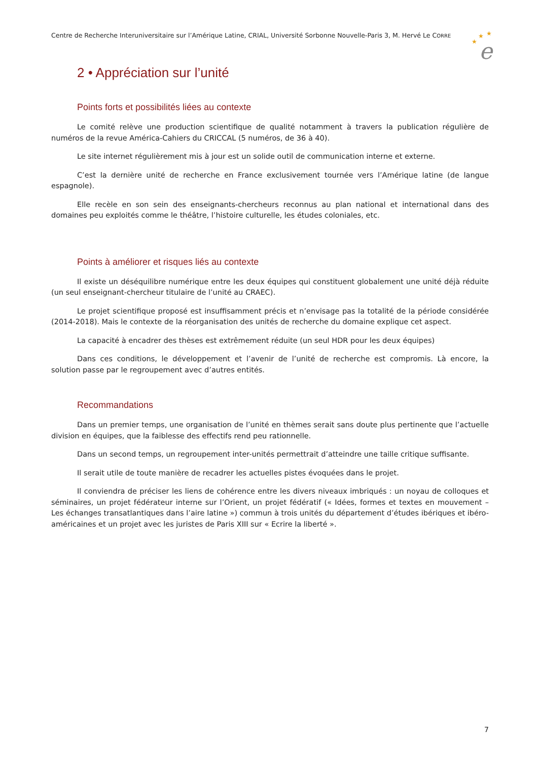Centre de Recherche Interuniversitaire sur l’Amérique Latine, CRIAL, Université Sorbonne Nouvelle-Paris 3, M. Hervé Le CORRE
★
★
★
e
2 • Appréciation sur l’unité
Points forts et possibilités liées au contexte
Le comité relève une production scientifique de qualité notamment à travers la publication régulière de numéros de la revue América-Cahiers du CRICCAL (5 numéros, de 36 à 40).
Le site internet régulièrement mis à jour est un solide outil de communication interne et externe.
C’est la dernière unité de recherche en France exclusivement tournée vers l’Amérique latine (de langue espagnole).
Elle recèle en son sein des enseignants-chercheurs reconnus au plan national et international dans des domaines peu exploités comme le théâtre, l’histoire culturelle, les études coloniales, etc.
Points à améliorer et risques liés au contexte
Il existe un déséquilibre numérique entre les deux équipes qui constituent globalement une unité déjà réduite (un seul enseignant-chercheur titulaire de l’unité au CRAEC).
Le projet scientifique proposé est insuffisamment précis et n’envisage pas la totalité de la période considérée (2014-2018). Mais le contexte de la réorganisation des unités de recherche du domaine explique cet aspect.
La capacité à encadrer des thèses est extrêmement réduite (un seul HDR pour les deux équipes)
Dans ces conditions, le développement et l’avenir de l’unité de recherche est compromis. Là encore, la solution passe par le regroupement avec d’autres entités.
Recommandations
Dans un premier temps, une organisation de l’unité en thèmes serait sans doute plus pertinente que l’actuelle division en équipes, que la faiblesse des effectifs rend peu rationnelle.
Dans un second temps, un regroupement inter-unités permettrait d’atteindre une taille critique suffisante.
Il serait utile de toute manière de recadrer les actuelles pistes évoquées dans le projet.
Il conviendra de préciser les liens de cohérence entre les divers niveaux imbriqués : un noyau de colloques et séminaires, un projet fédérateur interne sur l’Orient, un projet fédératif (« Idées, formes et textes en mouvement – Les échanges transatlantiques dans l’aire latine ») commun à trois unités du département d’études ibériques et ibéro-américaines et un projet avec les juristes de Paris XIII sur « Ecrire la liberté ».
7